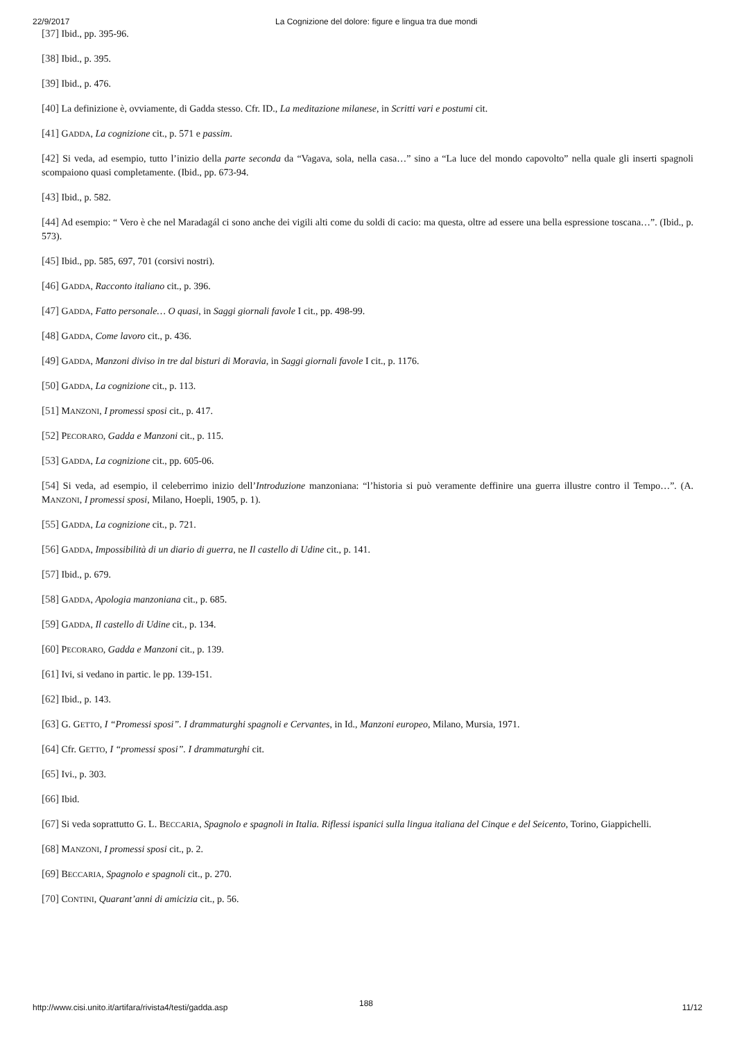22/9/2017 La Cognizione del dolore: figure e lingua tra due mondi
[37] Ibid., pp. 395-96.
[38] Ibid., p. 395.
[39] Ibid., p. 476.
[40] La definizione è, ovviamente, di Gadda stesso. Cfr. ID., La meditazione milanese, in Scritti vari e postumi cit.
[41] GADDA, La cognizione cit., p. 571 e passim.
[42] Si veda, ad esempio, tutto l’inizio della parte seconda da “Vagava, sola, nella casa…” sino a “La luce del mondo capovolto” nella quale gli inserti spagnoli scompaiono quasi completamente. (Ibid., pp. 673-94.
[43] Ibid., p. 582.
[44] Ad esempio: “ Vero è che nel Maradagál ci sono anche dei vigili alti come du soldi di cacio: ma questa, oltre ad essere una bella espressione toscana…”. (Ibid., p. 573).
[45] Ibid., pp. 585, 697, 701 (corsivi nostri).
[46] GADDA, Racconto italiano cit., p. 396.
[47] GADDA, Fatto personale… O quasi, in Saggi giornali favole I cit., pp. 498-99.
[48] GADDA, Come lavoro cit., p. 436.
[49] GADDA, Manzoni diviso in tre dal bisturi di Moravia, in Saggi giornali favole I cit., p. 1176.
[50] GADDA, La cognizione cit., p. 113.
[51] MANZONI, I promessi sposi cit., p. 417.
[52] PECORARO, Gadda e Manzoni cit., p. 115.
[53] GADDA, La cognizione cit., pp. 605-06.
[54] Si veda, ad esempio, il celeberrimo inizio dell’Introduzione manzoniana: “l’historia si può veramente deffinire una guerra illustre contro il Tempo…”. (A. MANZONI, I promessi sposi, Milano, Hoepli, 1905, p. 1).
[55] GADDA, La cognizione cit., p. 721.
[56] GADDA, Impossibilità di un diario di guerra, ne Il castello di Udine cit., p. 141.
[57] Ibid., p. 679.
[58] GADDA, Apologia manzoniana cit., p. 685.
[59] GADDA, Il castello di Udine cit., p. 134.
[60] PECORARO, Gadda e Manzoni cit., p. 139.
[61] Ivi, si vedano in partic. le pp. 139-151.
[62] Ibid., p. 143.
[63] G. GETTO, I “Promessi sposi”. I drammaturghi spagnoli e Cervantes, in Id., Manzoni europeo, Milano, Mursia, 1971.
[64] Cfr. GETTO, I “promessi sposi”. I drammaturghi cit.
[65] Ivi., p. 303.
[66] Ibid.
[67] Si veda soprattutto G. L. BECCARIA, Spagnolo e spagnoli in Italia. Riflessi ispanici sulla lingua italiana del Cinque e del Seicento, Torino, Giappichelli.
[68] MANZONI, I promessi sposi cit., p. 2.
[69] BECCARIA, Spagnolo e spagnoli cit., p. 270.
[70] CONTINI, Quarant’anni di amicizia cit., p. 56.
188
http://www.cisi.unito.it/artifara/rivista4/testi/gadda.asp 11/12